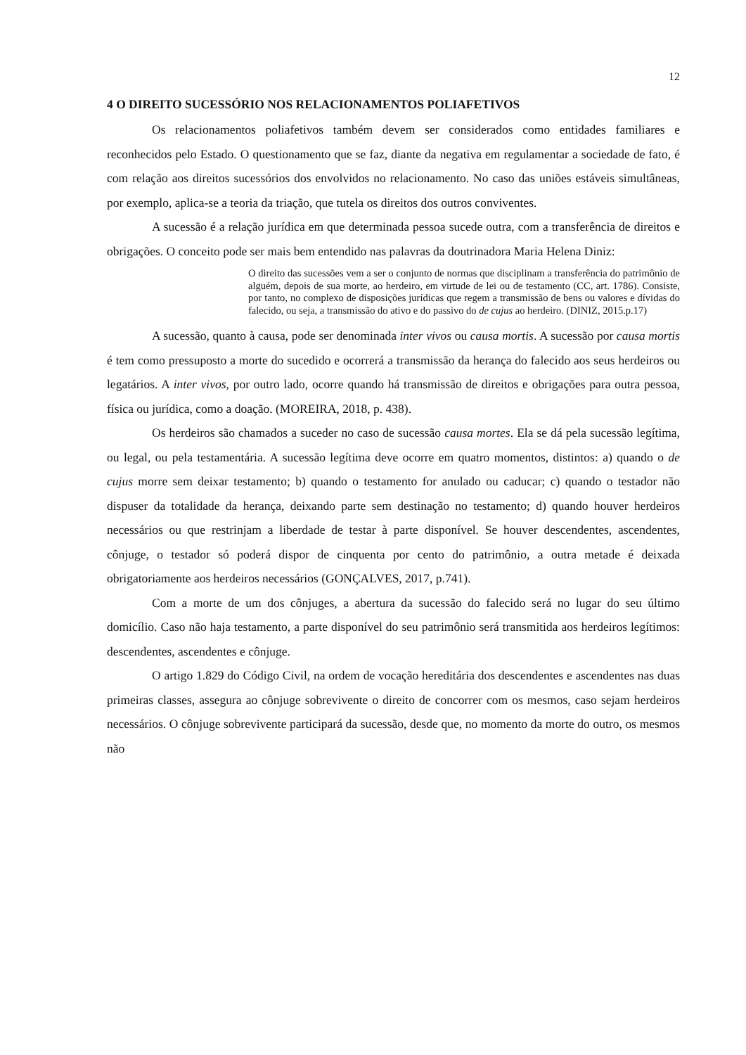12
4 O DIREITO SUCESSÓRIO NOS RELACIONAMENTOS POLIAFETIVOS
Os relacionamentos poliafetivos também devem ser considerados como entidades familiares e reconhecidos pelo Estado. O questionamento que se faz, diante da negativa em regulamentar a sociedade de fato, é com relação aos direitos sucessórios dos envolvidos no relacionamento. No caso das uniões estáveis simultâneas, por exemplo, aplica-se a teoria da triação, que tutela os direitos dos outros conviventes.
A sucessão é a relação jurídica em que determinada pessoa sucede outra, com a transferência de direitos e obrigações. O conceito pode ser mais bem entendido nas palavras da doutrinadora Maria Helena Diniz:
O direito das sucessões vem a ser o conjunto de normas que disciplinam a transferência do patrimônio de alguém, depois de sua morte, ao herdeiro, em virtude de lei ou de testamento (CC, art. 1786). Consiste, por tanto, no complexo de disposições jurídicas que regem a transmissão de bens ou valores e dívidas do falecido, ou seja, a transmissão do ativo e do passivo do de cujus ao herdeiro. (DINIZ, 2015.p.17)
A sucessão, quanto à causa, pode ser denominada inter vivos ou causa mortis. A sucessão por causa mortis é tem como pressuposto a morte do sucedido e ocorrerá a transmissão da herança do falecido aos seus herdeiros ou legatários. A inter vivos, por outro lado, ocorre quando há transmissão de direitos e obrigações para outra pessoa, física ou jurídica, como a doação. (MOREIRA, 2018, p. 438).
Os herdeiros são chamados a suceder no caso de sucessão causa mortes. Ela se dá pela sucessão legítima, ou legal, ou pela testamentária. A sucessão legítima deve ocorre em quatro momentos, distintos: a) quando o de cujus morre sem deixar testamento; b) quando o testamento for anulado ou caducar; c) quando o testador não dispuser da totalidade da herança, deixando parte sem destinação no testamento; d) quando houver herdeiros necessários ou que restrinjam a liberdade de testar à parte disponível. Se houver descendentes, ascendentes, cônjuge, o testador só poderá dispor de cinquenta por cento do patrimônio, a outra metade é deixada obrigatoriamente aos herdeiros necessários (GONÇALVES, 2017, p.741).
Com a morte de um dos cônjuges, a abertura da sucessão do falecido será no lugar do seu último domicílio. Caso não haja testamento, a parte disponível do seu patrimônio será transmitida aos herdeiros legítimos: descendentes, ascendentes e cônjuge.
O artigo 1.829 do Código Civil, na ordem de vocação hereditária dos descendentes e ascendentes nas duas primeiras classes, assegura ao cônjuge sobrevivente o direito de concorrer com os mesmos, caso sejam herdeiros necessários. O cônjuge sobrevivente participará da sucessão, desde que, no momento da morte do outro, os mesmos não